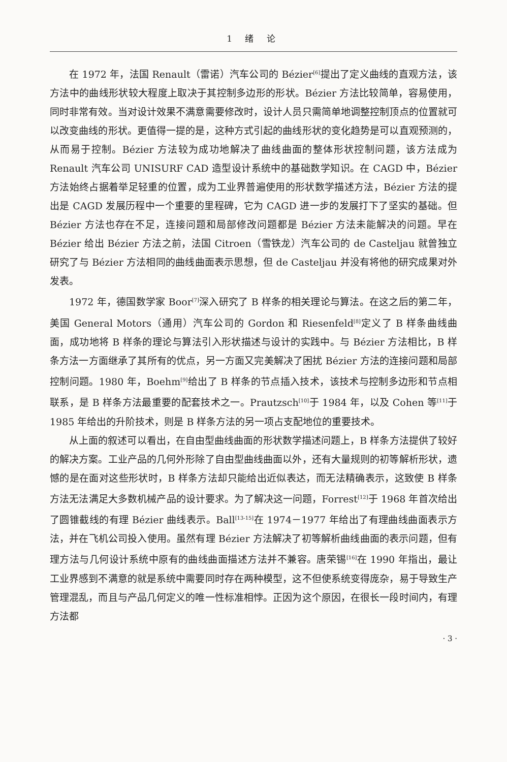1 绪 论
在 1972 年，法国 Renault（雷诺）汽车公司的 Bézier<sup>[6]</sup>提出了定义曲线的直观方法，该方法中的曲线形状较大程度上取决于其控制多边形的形状。Bézier 方法比较简单，容易使用，同时非常有效。当对设计效果不满意需要修改时，设计人员只需简单地调整控制顶点的位置就可以改变曲线的形状。更值得一提的是，这种方式引起的曲线形状的变化趋势是可以直观预测的，从而易于控制。Bézier 方法较为成功地解决了曲线曲面的整体形状控制问题，该方法成为 Renault 汽车公司 UNISURF CAD 造型设计系统中的基础数学知识。在 CAGD 中，Bézier 方法始终占据着举足轻重的位置，成为工业界普遍使用的形状数学描述方法，Bézier 方法的提出是 CAGD 发展历程中一个重要的里程碑，它为 CAGD 进一步的发展打下了坚实的基础。但 Bézier 方法也存在不足，连接问题和局部修改问题都是 Bézier 方法未能解决的问题。早在 Bézier 给出 Bézier 方法之前，法国 Citroen（雪铁龙）汽车公司的 de Casteljau 就曾独立研究了与 Bézier 方法相同的曲线曲面表示思想，但 de Casteljau 并没有将他的研究成果对外发表。
1972 年，德国数学家 Boor<sup>[7]</sup>深入研究了 B 样条的相关理论与算法。在这之后的第二年，美国 General Motors（通用）汽车公司的 Gordon 和 Riesenfeld<sup>[8]</sup>定义了 B 样条曲线曲面，成功地将 B 样条的理论与算法引入形状描述与设计的实践中。与 Bézier 方法相比，B 样条方法一方面继承了其所有的优点，另一方面又完美解决了困扰 Bézier 方法的连接问题和局部控制问题。1980 年，Boehm<sup>[9]</sup>给出了 B 样条的节点插入技术，该技术与控制多边形和节点相联系，是 B 样条方法最重要的配套技术之一。Prautzsch<sup>[10]</sup>于 1984 年，以及 Cohen 等<sup>[11]</sup>于 1985 年给出的升阶技术，则是 B 样条方法的另一项占支配地位的重要技术。
从上面的叙述可以看出，在自由型曲线曲面的形状数学描述问题上，B 样条方法提供了较好的解决方案。工业产品的几何外形除了自由型曲线曲面以外，还有大量规则的初等解析形状，遗憾的是在面对这些形状时，B 样条方法却只能给出近似表达，而无法精确表示，这致使 B 样条方法无法满足大多数机械产品的设计要求。为了解决这一问题，Forrest<sup>[12]</sup>于 1968 年首次给出了圆锥截线的有理 Bézier 曲线表示。Ball<sup>[13-15]</sup>在 1974－1977 年给出了有理曲线曲面表示方法，并在飞机公司投入使用。虽然有理 Bézier 方法解决了初等解析曲线曲面的表示问题，但有理方法与几何设计系统中原有的曲线曲面描述方法并不兼容。唐荣锡<sup>[16]</sup>在 1990 年指出，最让工业界感到不满意的就是系统中需要同时存在两种模型，这不但使系统变得庞杂，易于导致生产管理混乱，而且与产品几何定义的唯一性标准相悖。正因为这个原因，在很长一段时间内，有理方法都
· 3 ·